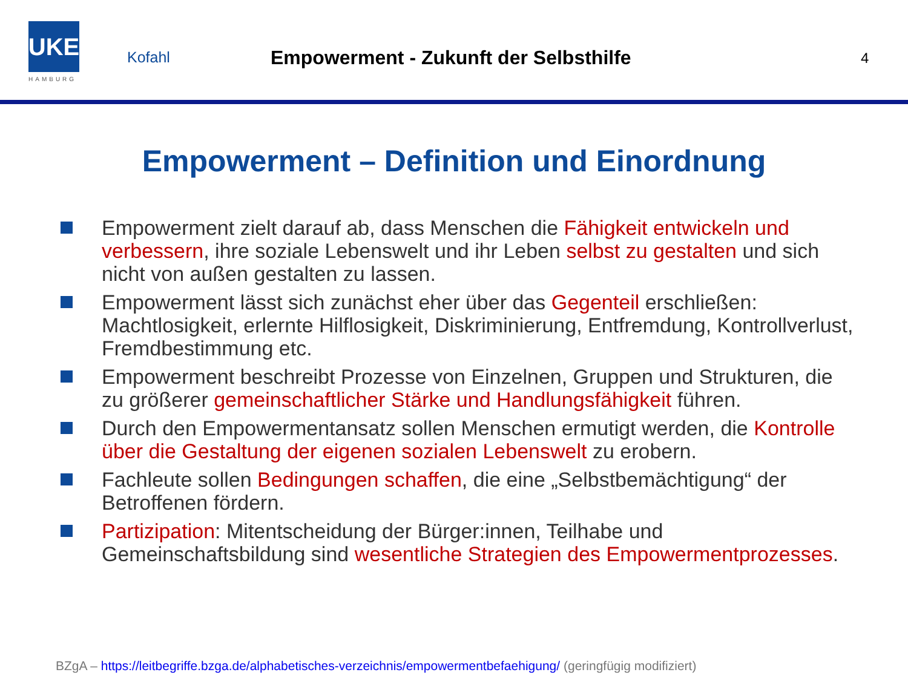UKE
HAMBURG
Kofahl
Empowerment - Zukunft der Selbsthilfe
4
Empowerment – Definition und Einordnung
Empowerment zielt darauf ab, dass Menschen die Fähigkeit entwickeln und verbessern, ihre soziale Lebenswelt und ihr Leben selbst zu gestalten und sich nicht von außen gestalten zu lassen.
Empowerment lässt sich zunächst eher über das Gegenteil erschließen: Machtlosigkeit, erlernte Hilflosigkeit, Diskriminierung, Entfremdung, Kontrollverlust, Fremdbestimmung etc.
Empowerment beschreibt Prozesse von Einzelnen, Gruppen und Strukturen, die zu größerer gemeinschaftlicher Stärke und Handlungsfähigkeit führen.
Durch den Empowermentansatz sollen Menschen ermutigt werden, die Kontrolle über die Gestaltung der eigenen sozialen Lebenswelt zu erobern.
Fachleute sollen Bedingungen schaffen, die eine „Selbstbemächtigung“ der Betroffenen fördern.
Partizipation: Mitentscheidung der Bürger:innen, Teilhabe und Gemeinschaftsbildung sind wesentliche Strategien des Empowermentprozesses.
BZgA – https://leitbegriffe.bzga.de/alphabetisches-verzeichnis/empowermentbefaehigung/ (geringfügig modifiziert)